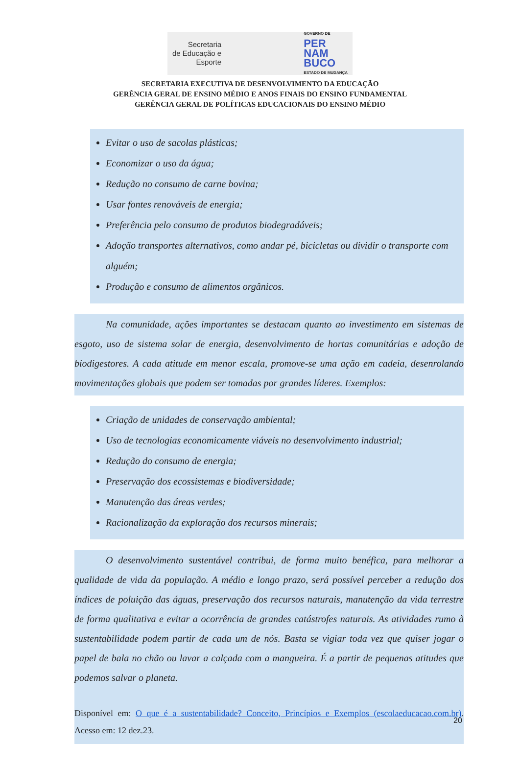Secretaria
de Educação e
Esporte
GOVERNO DE
PER
NAM
BUCO
ESTADO DE MUDANÇA
SECRETARIA EXECUTIVA DE DESENVOLVIMENTO DA EDUCAÇÃO
GERÊNCIA GERAL DE ENSINO MÉDIO E ANOS FINAIS DO ENSINO FUNDAMENTAL
GERÊNCIA GERAL DE POLÍTICAS EDUCACIONAIS DO ENSINO MÉDIO
Evitar o uso de sacolas plásticas;
Economizar o uso da água;
Redução no consumo de carne bovina;
Usar fontes renováveis de energia;
Preferência pelo consumo de produtos biodegradáveis;
Adoção transportes alternativos, como andar pé, bicicletas ou dividir o transporte com alguém;
Produção e consumo de alimentos orgânicos.
Na comunidade, ações importantes se destacam quanto ao investimento em sistemas de esgoto, uso de sistema solar de energia, desenvolvimento de hortas comunitárias e adoção de biodigestores. A cada atitude em menor escala, promove-se uma ação em cadeia, desenrolando movimentações globais que podem ser tomadas por grandes líderes. Exemplos:
Criação de unidades de conservação ambiental;
Uso de tecnologias economicamente viáveis no desenvolvimento industrial;
Redução do consumo de energia;
Preservação dos ecossistemas e biodiversidade;
Manutenção das áreas verdes;
Racionalização da exploração dos recursos minerais;
O desenvolvimento sustentável contribui, de forma muito benéfica, para melhorar a qualidade de vida da população. A médio e longo prazo, será possível perceber a redução dos índices de poluição das águas, preservação dos recursos naturais, manutenção da vida terrestre de forma qualitativa e evitar a ocorrência de grandes catástrofes naturais. As atividades rumo à sustentabilidade podem partir de cada um de nós. Basta se vigiar toda vez que quiser jogar o papel de bala no chão ou lavar a calçada com a mangueira. É a partir de pequenas atitudes que podemos salvar o planeta.
Disponível em: O que é a sustentabilidade? Conceito, Princípios e Exemplos (escolaeducacao.com.br). Acesso em: 12 dez.23.
20